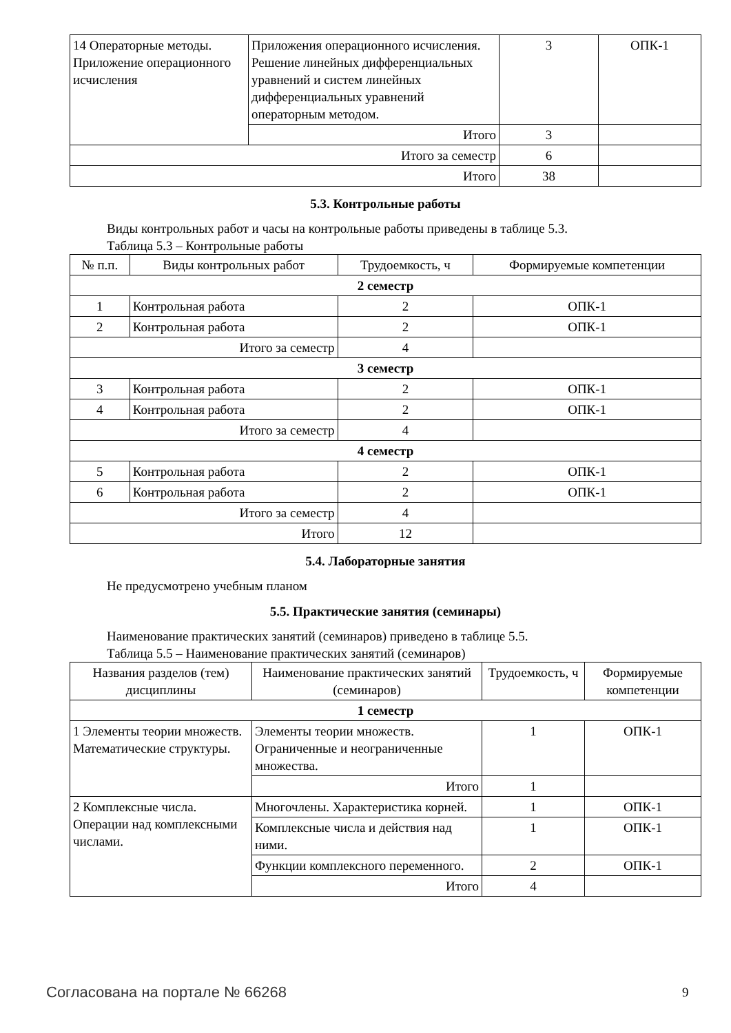| 14 Операторные методы. Приложение операционного исчисления | Приложения операционного исчисления. Решение линейных дифференциальных уравнений и систем линейных дифференциальных уравнений операторным методом. | 3 | ОПК-1 |
| | Итого | 3 | |
| Итого за семестр | | 6 | |
| Итого | | 38 | |
5.3. Контрольные работы
Виды контрольных работ и часы на контрольные работы приведены в таблице 5.3.
Таблица 5.3 – Контрольные работы
| № п.п. | Виды контрольных работ | Трудоемкость, ч | Формируемые компетенции |
| --- | --- | --- | --- |
| 2 семестр | | | |
| 1 | Контрольная работа | 2 | ОПК-1 |
| 2 | Контрольная работа | 2 | ОПК-1 |
| Итого за семестр | | 4 | |
| 3 семестр | | | |
| 3 | Контрольная работа | 2 | ОПК-1 |
| 4 | Контрольная работа | 2 | ОПК-1 |
| Итого за семестр | | 4 | |
| 4 семестр | | | |
| 5 | Контрольная работа | 2 | ОПК-1 |
| 6 | Контрольная работа | 2 | ОПК-1 |
| Итого за семестр | | 4 | |
| Итого | | 12 | |
5.4. Лабораторные занятия
Не предусмотрено учебным планом
5.5. Практические занятия (семинары)
Наименование практических занятий (семинаров) приведено в таблице 5.5.
Таблица 5.5 – Наименование практических занятий (семинаров)
| Названия разделов (тем) дисциплины | Наименование практических занятий (семинаров) | Трудоемкость, ч | Формируемые компетенции |
| --- | --- | --- | --- |
| 1 семестр | | | |
| 1 Элементы теории множеств. Математические структуры. | Элементы теории множеств. Ограниченные и неограниченные множества. | 1 | ОПК-1 |
| | Итого | 1 | |
| 2 Комплексные числа. Операции над комплексными числами. | Многочлены. Характеристика корней. | 1 | ОПК-1 |
| | Комплексные числа и действия над ними. | 1 | ОПК-1 |
| | Функции комплексного переменного. | 2 | ОПК-1 |
| | Итого | 4 | |
Согласована на портале № 66268 9